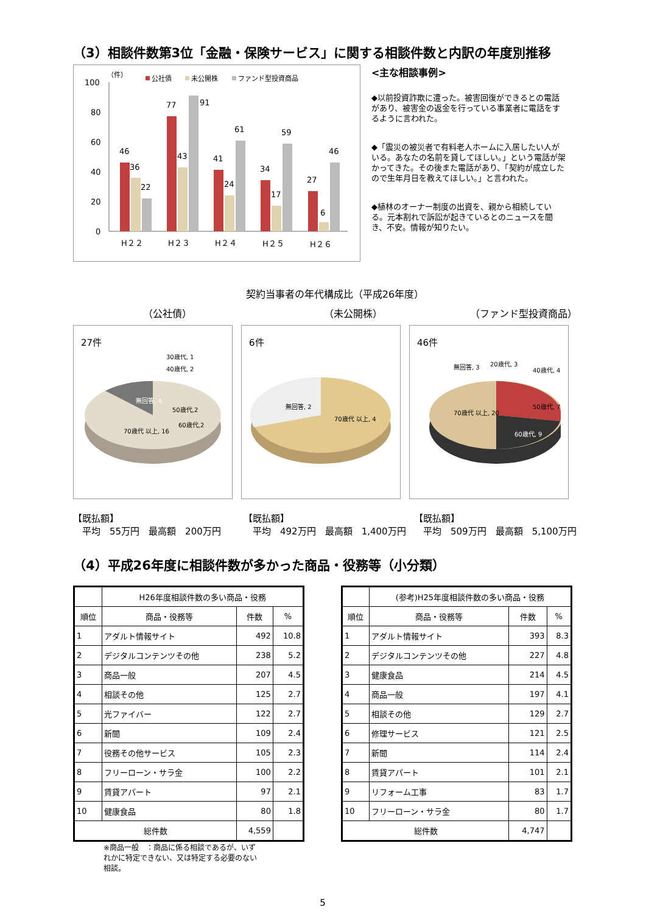（3）相談件数第3位「金融・保険サービス」に関する相談件数と内訳の年度別推移
（件）
公社債
未公開株
ファンド型投資商品
100
80
60
40
20
0
46
36
22
77
43
91
41
24
61
34
17
59
27
6
46
H２２
H２３
H２４
H２５
H２６
<主な相談事例>
◆以前投資詐欺に遭った。被害回復ができるとの電話があり、被害金の返金を行っている事業者に電話をするように言われた。
◆「震災の被災者で有料老人ホームに入居したい人がいる。あなたの名前を貸してほしい。」という電話が架かってきた。その後また電話があり、「契約が成立したので生年月日を教えてほしい。」と言われた。
◆植林のオーナー制度の出資を、親から相続している。元本割れで訴訟が起きているとのニュースを聞き、不安。情報が知りたい。
契約当事者の年代構成比（平成26年度）
（公社債） （未公開株） （ファンド型投資商品）
27件
無回答, 4
70歳代 以上, 16
60歳代,2
50歳代,2
40歳代, 2
30歳代, 1
6件
無回答, 2
70歳代 以上, 4
46件
70歳代 以上, 20
60歳代, 9
50歳代, 7
40歳代, 4
20歳代, 3
無回答, 3
【既払額】
　平均　55万円　最高額　200万円
【既払額】
　平均　492万円　最高額　1,400万円
【既払額】
　平均　509万円　最高額　5,100万円
（4）平成26年度に相談件数が多かった商品・役務等（小分類）
| | H26年度相談件数の多い商品・役務 | | |
| --- | --- | --- | --- |
| 順位 | 商品・役務等 | 件数 | % |
| 1 | アダルト情報サイト | 492 | 10.8 |
| 2 | デジタルコンテンツその他 | 238 | 5.2 |
| 3 | 商品一般 | 207 | 4.5 |
| 4 | 相談その他 | 125 | 2.7 |
| 5 | 光ファイバー | 122 | 2.7 |
| 6 | 新聞 | 109 | 2.4 |
| 7 | 役務その他サービス | 105 | 2.3 |
| 8 | フリーローン・サラ金 | 100 | 2.2 |
| 9 | 賃貸アパート | 97 | 2.1 |
| 10 | 健康食品 | 80 | 1.8 |
| 総件数 | | 4,559 | |
※商品一般　：商品に係る相談であるが、いずれかに特定できない、又は特定する必要のない相談。
| | (参考)H25年度相談件数の多い商品・役務 | | |
| --- | --- | --- | --- |
| 順位 | 商品・役務等 | 件数 | % |
| 1 | アダルト情報サイト | 393 | 8.3 |
| 2 | デジタルコンテンツその他 | 227 | 4.8 |
| 3 | 健康食品 | 214 | 4.5 |
| 4 | 商品一般 | 197 | 4.1 |
| 5 | 相談その他 | 129 | 2.7 |
| 6 | 修理サービス | 121 | 2.5 |
| 7 | 新聞 | 114 | 2.4 |
| 8 | 賃貸アパート | 101 | 2.1 |
| 9 | リフォーム工事 | 83 | 1.7 |
| 10 | フリーローン・サラ金 | 80 | 1.7 |
| 総件数 | | 4,747 | |
5